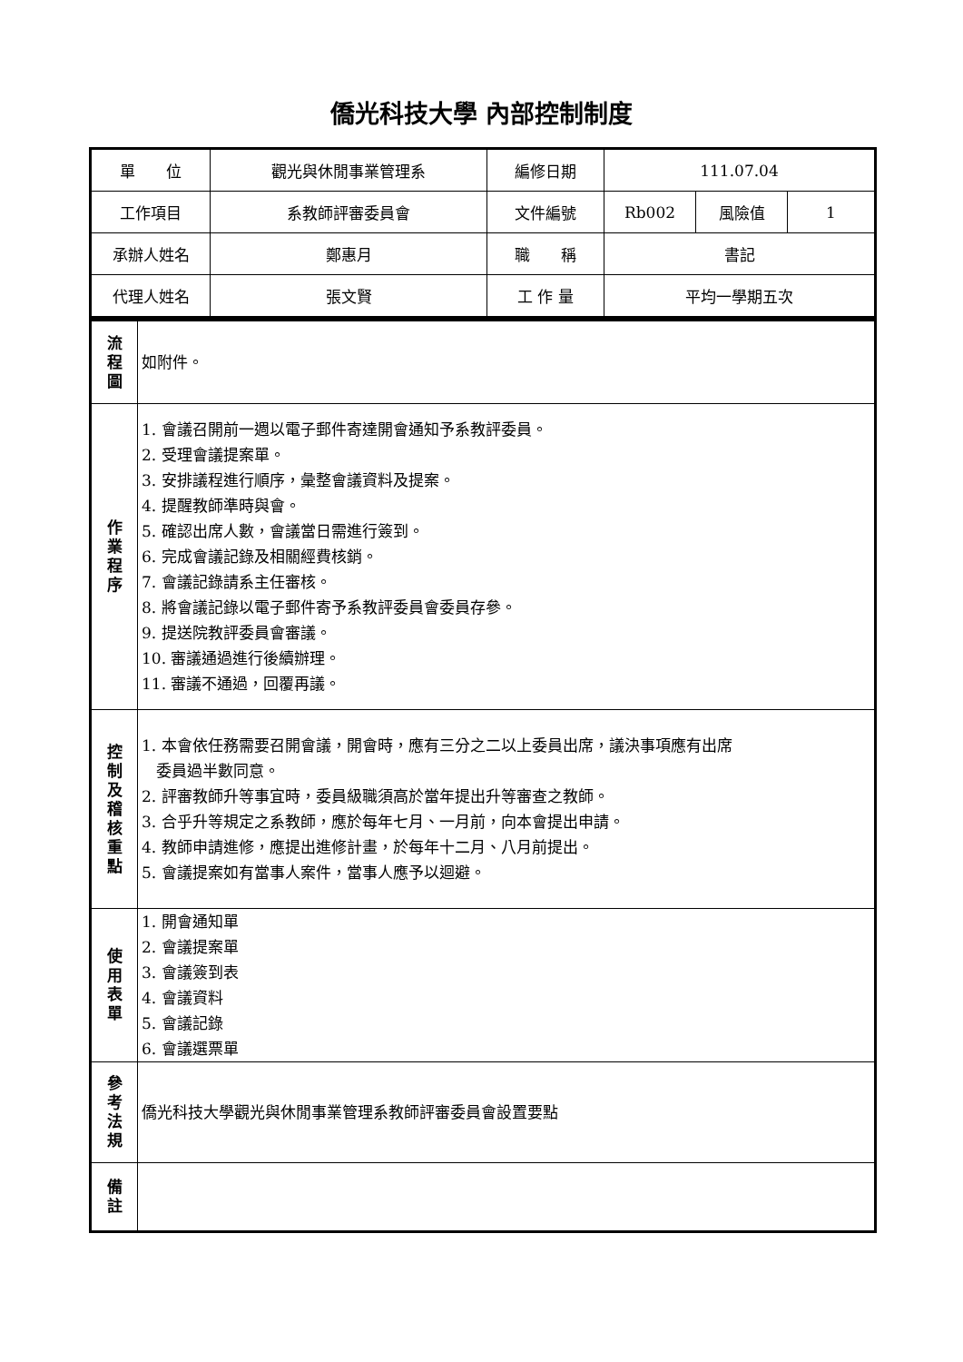僑光科技大學 內部控制制度
| 單 位 | 觀光與休閒事業管理系 | 編修日期 | 111.07.04 | | |
| 工作項目 | 系教師評審委員會 | 文件編號 | Rb002 | 風險值 | 1 |
| 承辦人姓名 | 鄭惠月 | 職 稱 | 書記 | | |
| 代理人姓名 | 張文賢 | 工 作 量 | 平均一學期五次 | | |
| 流 程 圖 | 如附件。 |
| 作 業 程 序 | 1. 會議召開前一週以電子郵件寄達開會通知予系教評委員。 2. 受理會議提案單。 3. 安排議程進行順序，彙整會議資料及提案。 4. 提醒教師準時與會。 5. 確認出席人數，會議當日需進行簽到。 6. 完成會議記錄及相關經費核銷。 7. 會議記錄請系主任審核。 8. 將會議記錄以電子郵件寄予系教評委員會委員存參。 9. 提送院教評委員會審議。 10. 審議通過進行後續辦理。 11. 審議不通過，回覆再議。 |
| 控 制 及 稽 核 重 點 | 1. 本會依任務需要召開會議，開會時，應有三分之二以上委員出席，議決事項應有出席 委員過半數同意。 2. 評審教師升等事宜時，委員級職須高於當年提出升等審查之教師。 3. 合乎升等規定之系教師，應於每年七月、一月前，向本會提出申請。 4. 教師申請進修，應提出進修計畫，於每年十二月、八月前提出。 5. 會議提案如有當事人案件，當事人應予以迴避。 |
| 使 用 表 單 | 1. 開會通知單 2. 會議提案單 3. 會議簽到表 4. 會議資料 5. 會議記錄 6. 會議選票單 |
| 參 考 法 規 | 僑光科技大學觀光與休閒事業管理系教師評審委員會設置要點 |
| 備 註 | |